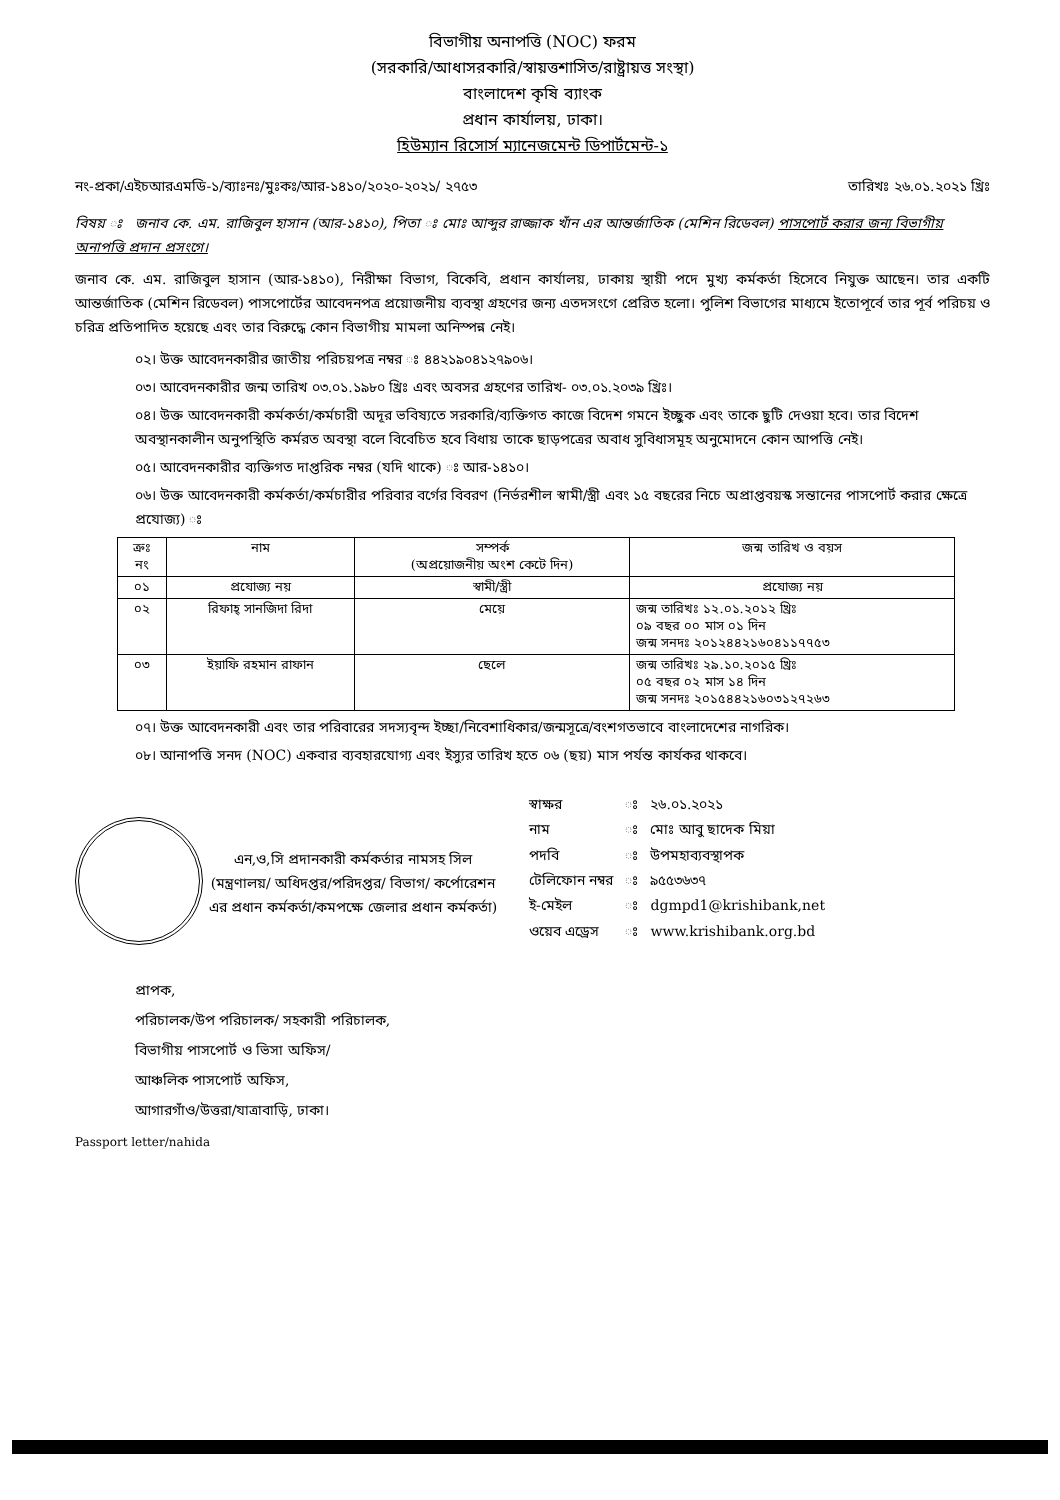বিভাগীয় অনাপত্তি (NOC) ফরম
(সরকারি/আধাসরকারি/স্বায়ত্তশাসিত/রাষ্ট্রায়ত্ত সংস্থা)
বাংলাদেশ কৃষি ব্যাংক
প্রধান কার্যালয়, ঢাকা।
হিউম্যান রিসোর্স ম্যানেজমেন্ট ডিপার্টমেন্ট-১
নং-প্রকা/এইচআরএমডি-১/ব্যাঃনঃ/মুঃকঃ/আর-১৪১০/২০২০-২০২১/ ২৭৫৩ তারিখঃ ২৬.০১.২০২১ খ্রিঃ
বিষয় ঃ জনাব কে. এম. রাজিবুল হাসান (আর-১৪১০), পিতা ঃ মোঃ আব্দুর রাজ্জাক খাঁন এর আন্তর্জাতিক (মেশিন রিডেবল) পাসপোর্ট করার জন্য বিভাগীয় অনাপত্তি প্রদান প্রসংগে।
জনাব কে. এম. রাজিবুল হাসান (আর-১৪১০), নিরীক্ষা বিভাগ, বিকেবি, প্রধান কার্যালয়, ঢাকায় স্থায়ী পদে মুখ্য কর্মকর্তা হিসেবে নিযুক্ত আছেন। তার একটি আন্তর্জাতিক (মেশিন রিডেবল) পাসপোর্টের আবেদনপত্র প্রয়োজনীয় ব্যবস্থা গ্রহণের জন্য এতদসংগে প্রেরিত হলো। পুলিশ বিভাগের মাধ্যমে ইতোপূর্বে তার পূর্ব পরিচয় ও চরিত্র প্রতিপাদিত হয়েছে এবং তার বিরুদ্ধে কোন বিভাগীয় মামলা অনিস্পন্ন নেই।
০২। উক্ত আবেদনকারীর জাতীয় পরিচয়পত্র নম্বর ঃ ৪৪২১৯০৪১২৭৯০৬।
০৩। আবেদনকারীর জন্ম তারিখ ০৩.০১.১৯৮০ খ্রিঃ এবং অবসর গ্রহণের তারিখ- ০৩.০১.২০৩৯ খ্রিঃ।
০৪। উক্ত আবেদনকারী কর্মকর্তা/কর্মচারী অদূর ভবিষ্যতে সরকারি/ব্যক্তিগত কাজে বিদেশ গমনে ইচ্ছুক এবং তাকে ছুটি দেওয়া হবে। তার বিদেশ অবস্থানকালীন অনুপস্থিতি কর্মরত অবস্থা বলে বিবেচিত হবে বিধায় তাকে ছাড়পত্রের অবাধ সুবিধাসমূহ অনুমোদনে কোন আপত্তি নেই।
০৫। আবেদনকারীর ব্যক্তিগত দাপ্তরিক নম্বর (যদি থাকে) ঃ আর-১৪১০।
০৬। উক্ত আবেদনকারী কর্মকর্তা/কর্মচারীর পরিবার বর্গের বিবরণ (নির্ভরশীল স্বামী/স্ত্রী এবং ১৫ বছরের নিচে অপ্রাপ্তবয়স্ক সন্তানের পাসপোর্ট করার ক্ষেত্রে প্রযোজ্য) ঃ
| ক্রঃ নং | নাম | সম্পর্ক (অপ্রয়োজনীয় অংশ কেটে দিন) | জন্ম তারিখ ও বয়স |
| --- | --- | --- | --- |
| ০১ | প্রযোজ্য নয় | স্বামী/স্ত্রী | প্রযোজ্য নয় |
| ০২ | রিফাহ্ সানজিদা রিদা | মেয়ে | জন্ম তারিখঃ ১২.০১.২০১২ খ্রিঃ ০৯ বছর ০০ মাস ০১ দিন জন্ম সনদঃ ২০১২৪৪২১৬০৪১১৭৭৫৩ |
| ০৩ | ইয়াফি রহমান রাফান | ছেলে | জন্ম তারিখঃ ২৯.১০.২০১৫ খ্রিঃ ০৫ বছর ০২ মাস ১৪ দিন জন্ম সনদঃ ২০১৫৪৪২১৬০৩১২৭২৬৩ |
০৭। উক্ত আবেদনকারী এবং তার পরিবারের সদস্যবৃন্দ ইচ্ছা/নিবেশাধিকার/জন্মসূত্রে/বংশগতভাবে বাংলাদেশের নাগরিক।
০৮। আনাপত্তি সনদ (NOC) একবার ব্যবহারযোগ্য এবং ইস্যুর তারিখ হতে ০৬ (ছয়) মাস পর্যন্ত কার্যকর থাকবে।
এন,ও,সি প্রদানকারী কর্মকর্তার নামসহ সিল (মন্ত্রণালয়/ অধিদপ্তর/পরিদপ্তর/ বিভাগ/ কর্পোরেশন এর প্রধান কর্মকর্তা/কমপক্ষে জেলার প্রধান কর্মকর্তা)
| স্বাক্ষর | ঃ | ২৬.০১.২০২১ |
| নাম | ঃ | মোঃ আবু ছাদেক মিয়া |
| পদবি | ঃ | উপমহাব্যবস্থাপক |
| টেলিফোন নম্বর | ঃ | ৯৫৫৩৬৩৭ |
| ই-মেইল | ঃ | dgmpd1@krishibank,net |
| ওয়েব এড্রেস | ঃ | www.krishibank.org.bd |
প্রাপক,
পরিচালক/উপ পরিচালক/ সহকারী পরিচালক,
বিভাগীয় পাসপোর্ট ও ভিসা অফিস/
আঞ্চলিক পাসপোর্ট অফিস,
আগারগাঁও/উত্তরা/যাত্রাবাড়ি, ঢাকা।
Passport letter/nahida